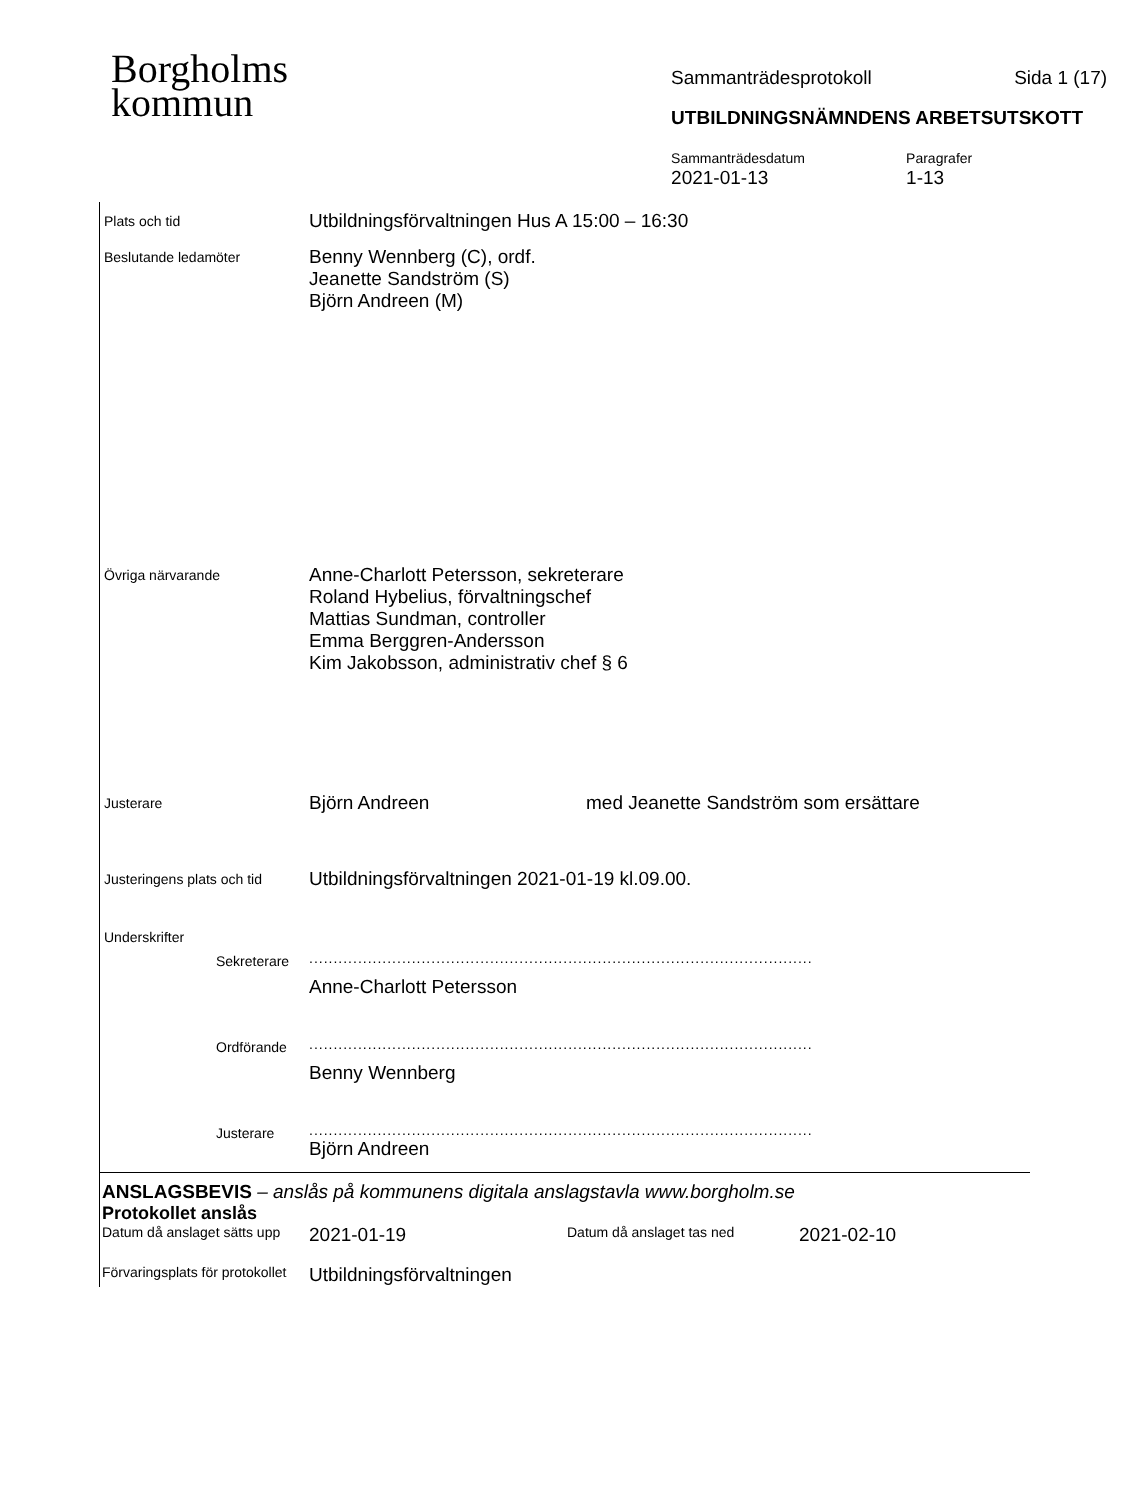Borgholms
kommun
Sammanträdesprotokoll Sida 1 (17)
UTBILDNINGSNÄMNDENS ARBETSUTSKOTT
Sammanträdesdatum
2021-01-13
Paragrafer
1-13
Plats och tid
Utbildningsförvaltningen Hus A 15:00 – 16:30
Beslutande ledamöter
Benny Wennberg (C), ordf.
Jeanette Sandström (S)
Björn Andreen (M)
Övriga närvarande
Anne-Charlott Petersson, sekreterare
Roland Hybelius, förvaltningschef
Mattias Sundman, controller
Emma Berggren-Andersson
Kim Jakobsson, administrativ chef § 6
Justerare
Björn Andreen med Jeanette Sandström som ersättare
Justeringens plats och tid
Utbildningsförvaltningen 2021-01-19 kl.09.00.
Underskrifter
Sekreterare
.......................................................................................................
Anne-Charlott Petersson
Ordförande
.......................................................................................................
Benny Wennberg
Justerare
.......................................................................................................
Björn Andreen
ANSLAGSBEVIS – anslås på kommunens digitala anslagstavla www.borgholm.se
Protokollet anslås
Datum då anslaget sätts upp
2021-01-19
Datum då anslaget tas ned
2021-02-10
Förvaringsplats för protokollet
Utbildningsförvaltningen